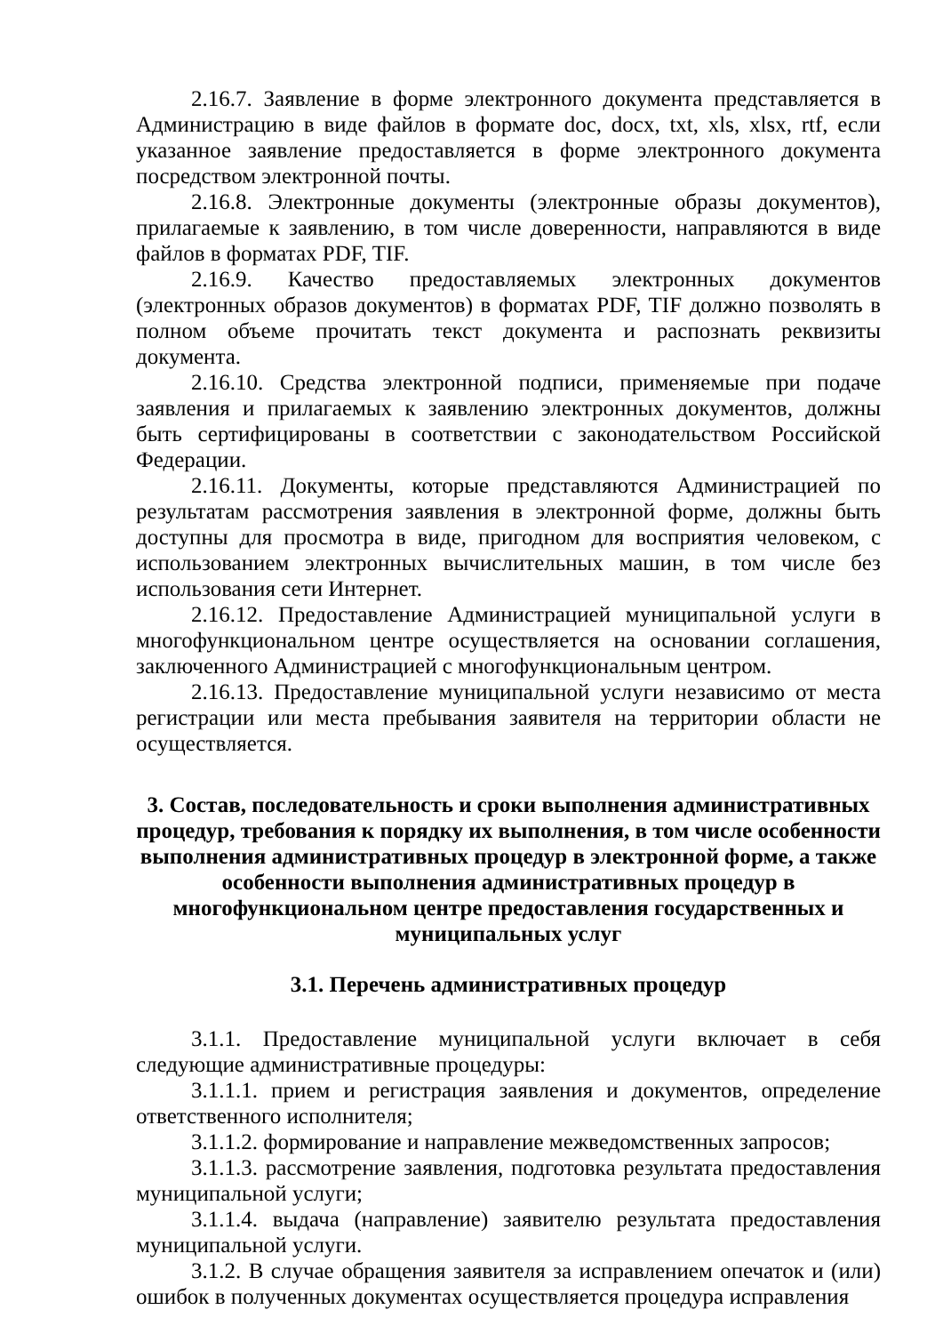2.16.7. Заявление в форме электронного документа представляется в Администрацию в виде файлов в формате doc, docx, txt, xls, xlsx, rtf, если указанное заявление предоставляется в форме электронного документа посредством электронной почты.
2.16.8. Электронные документы (электронные образы документов), прилагаемые к заявлению, в том числе доверенности, направляются в виде файлов в форматах PDF, TIF.
2.16.9. Качество предоставляемых электронных документов (электронных образов документов) в форматах PDF, TIF должно позволять в полном объеме прочитать текст документа и распознать реквизиты документа.
2.16.10. Средства электронной подписи, применяемые при подаче заявления и прилагаемых к заявлению электронных документов, должны быть сертифицированы в соответствии с законодательством Российской Федерации.
2.16.11. Документы, которые представляются Администрацией по результатам рассмотрения заявления в электронной форме, должны быть доступны для просмотра в виде, пригодном для восприятия человеком, с использованием электронных вычислительных машин, в том числе без использования сети Интернет.
2.16.12. Предоставление Администрацией муниципальной услуги в многофункциональном центре осуществляется на основании соглашения, заключенного Администрацией с многофункциональным центром.
2.16.13. Предоставление муниципальной услуги независимо от места регистрации или места пребывания заявителя на территории области не осуществляется.
3. Состав, последовательность и сроки выполнения административных процедур, требования к порядку их выполнения, в том числе особенности выполнения административных процедур в электронной форме, а также особенности выполнения административных процедур в многофункциональном центре предоставления государственных и муниципальных услуг
3.1. Перечень административных процедур
3.1.1. Предоставление муниципальной услуги включает в себя следующие административные процедуры:
3.1.1.1. прием и регистрация заявления и документов, определение ответственного исполнителя;
3.1.1.2. формирование и направление межведомственных запросов;
3.1.1.3. рассмотрение заявления, подготовка результата предоставления муниципальной услуги;
3.1.1.4. выдача (направление) заявителю результата предоставления муниципальной услуги.
3.1.2. В случае обращения заявителя за исправлением опечаток и (или) ошибок в полученных документах осуществляется процедура исправления